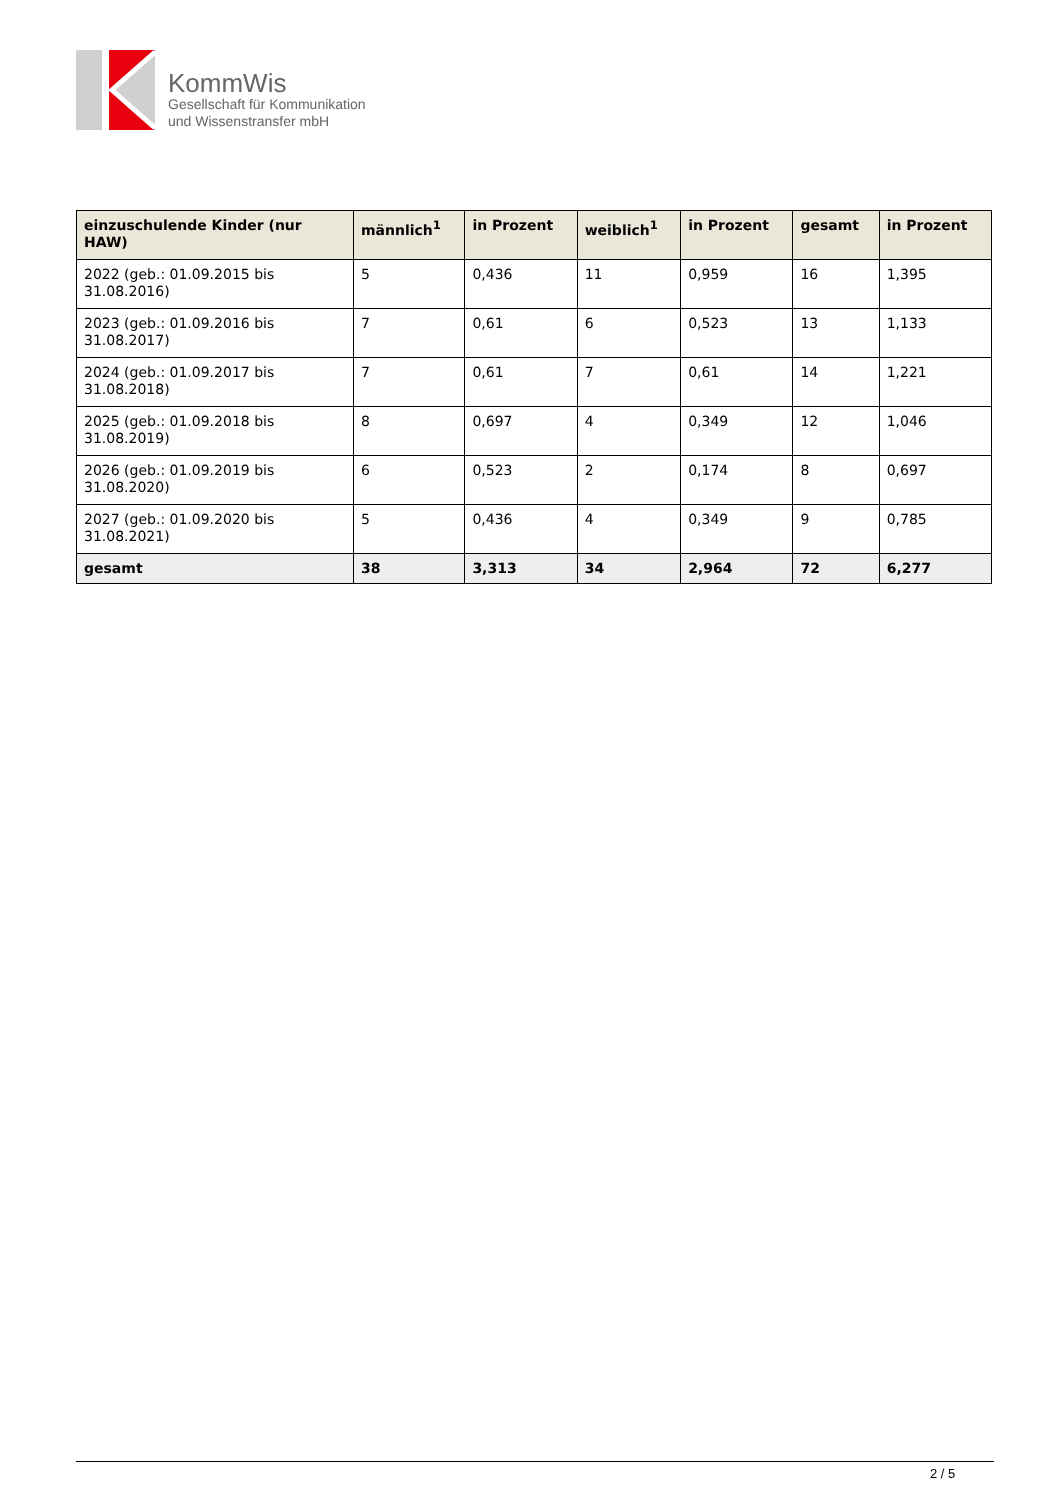KommWis
Gesellschaft für Kommunikation
und Wissenstransfer mbH
| einzuschulende Kinder (nur HAW) | männlich<sup>1</sup> | in Prozent | weiblich<sup>1</sup> | in Prozent | gesamt | in Prozent |
| --- | --- | --- | --- | --- | --- | --- |
| 2022 (geb.: 01.09.2015 bis 31.08.2016) | 5 | 0,436 | 11 | 0,959 | 16 | 1,395 |
| 2023 (geb.: 01.09.2016 bis 31.08.2017) | 7 | 0,61 | 6 | 0,523 | 13 | 1,133 |
| 2024 (geb.: 01.09.2017 bis 31.08.2018) | 7 | 0,61 | 7 | 0,61 | 14 | 1,221 |
| 2025 (geb.: 01.09.2018 bis 31.08.2019) | 8 | 0,697 | 4 | 0,349 | 12 | 1,046 |
| 2026 (geb.: 01.09.2019 bis 31.08.2020) | 6 | 0,523 | 2 | 0,174 | 8 | 0,697 |
| 2027 (geb.: 01.09.2020 bis 31.08.2021) | 5 | 0,436 | 4 | 0,349 | 9 | 0,785 |
| gesamt | 38 | 3,313 | 34 | 2,964 | 72 | 6,277 |
2 / 5